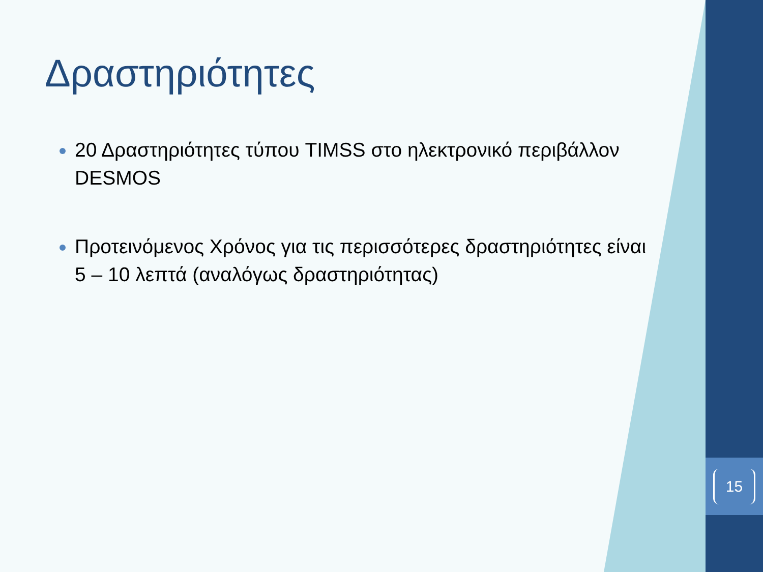15
Δραστηριότητες
20 Δραστηριότητες τύπου TIMSS στο ηλεκτρονικό περιβάλλον DESMOS
Προτεινόμενος Χρόνος για τις περισσότερες δραστηριότητες είναι 5 – 10 λεπτά (αναλόγως δραστηριότητας)